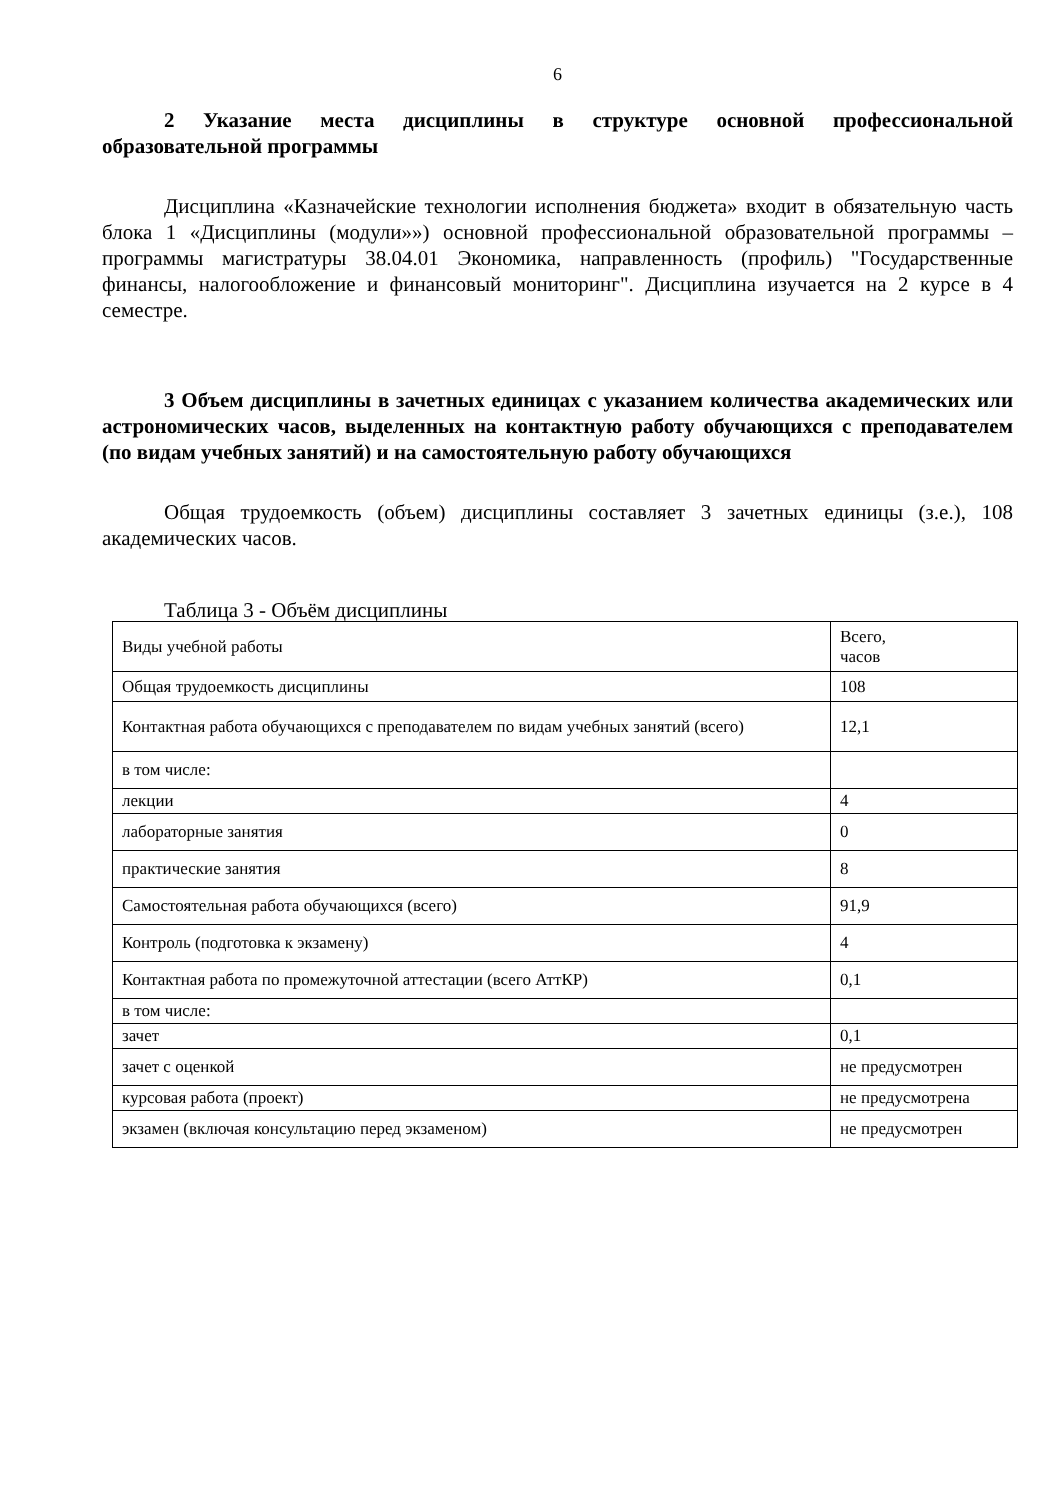6
2 Указание места дисциплины в структуре основной профессиональной образовательной программы
Дисциплина «Казначейские технологии исполнения бюджета» входит в обязательную часть блока 1 «Дисциплины (модули»») основной профессиональной образовательной программы – программы магистратуры 38.04.01 Экономика, направленность (профиль) "Государственные финансы, налогообложение и финансовый мониторинг". Дисциплина изучается на 2 курсе в 4 семестре.
3 Объем дисциплины в зачетных единицах с указанием количества академических или астрономических часов, выделенных на контактную работу обучающихся с преподавателем (по видам учебных занятий) и на самостоятельную работу обучающихся
Общая трудоемкость (объем) дисциплины составляет 3 зачетных единицы (з.е.), 108 академических часов.
Таблица 3 - Объём дисциплины
| Виды учебной работы | Всего, часов |
| Общая трудоемкость дисциплины | 108 |
| Контактная работа обучающихся с преподавателем по видам учебных занятий (всего) | 12,1 |
| в том числе: | |
| лекции | 4 |
| лабораторные занятия | 0 |
| практические занятия | 8 |
| Самостоятельная работа обучающихся (всего) | 91,9 |
| Контроль (подготовка к экзамену) | 4 |
| Контактная работа по промежуточной аттестации (всего АттКР) | 0,1 |
| в том числе: | |
| зачет | 0,1 |
| зачет с оценкой | не предусмотрен |
| курсовая работа (проект) | не предусмотрена |
| экзамен (включая консультацию перед экзаменом) | не предусмотрен |